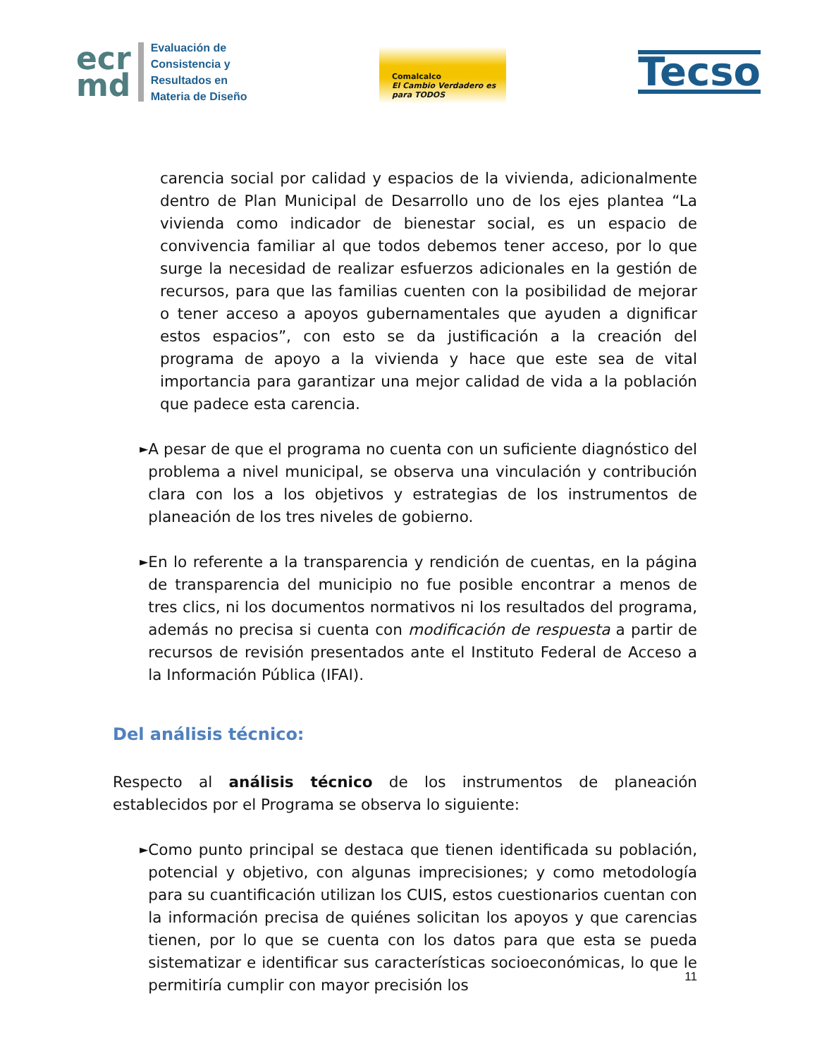ecr
md
Evaluación de
Consistencia y
Resultados en
Materia de Diseño
Comalcalco
El Cambio Verdadero es para TODOS
Tecso
carencia social por calidad y espacios de la vivienda, adicionalmente dentro de Plan Municipal de Desarrollo uno de los ejes plantea “La vivienda como indicador de bienestar social, es un espacio de convivencia familiar al que todos debemos tener acceso, por lo que surge la necesidad de realizar esfuerzos adicionales en la gestión de recursos, para que las familias cuenten con la posibilidad de mejorar o tener acceso a apoyos gubernamentales que ayuden a dignificar estos espacios”, con esto se da justificación a la creación del programa de apoyo a la vivienda y hace que este sea de vital importancia para garantizar una mejor calidad de vida a la población que padece esta carencia.
►
A pesar de que el programa no cuenta con un suficiente diagnóstico del problema a nivel municipal, se observa una vinculación y contribución clara con los a los objetivos y estrategias de los instrumentos de planeación de los tres niveles de gobierno.
►
En lo referente a la transparencia y rendición de cuentas, en la página de transparencia del municipio no fue posible encontrar a menos de tres clics, ni los documentos normativos ni los resultados del programa, además no precisa si cuenta con modificación de respuesta a partir de recursos de revisión presentados ante el Instituto Federal de Acceso a la Información Pública (IFAI).
Del análisis técnico:
Respecto al análisis técnico de los instrumentos de planeación establecidos por el Programa se observa lo siguiente:
►
Como punto principal se destaca que tienen identificada su población, potencial y objetivo, con algunas imprecisiones; y como metodología para su cuantificación utilizan los CUIS, estos cuestionarios cuentan con la información precisa de quiénes solicitan los apoyos y que carencias tienen, por lo que se cuenta con los datos para que esta se pueda sistematizar e identificar sus características socioeconómicas, lo que le permitiría cumplir con mayor precisión los
11